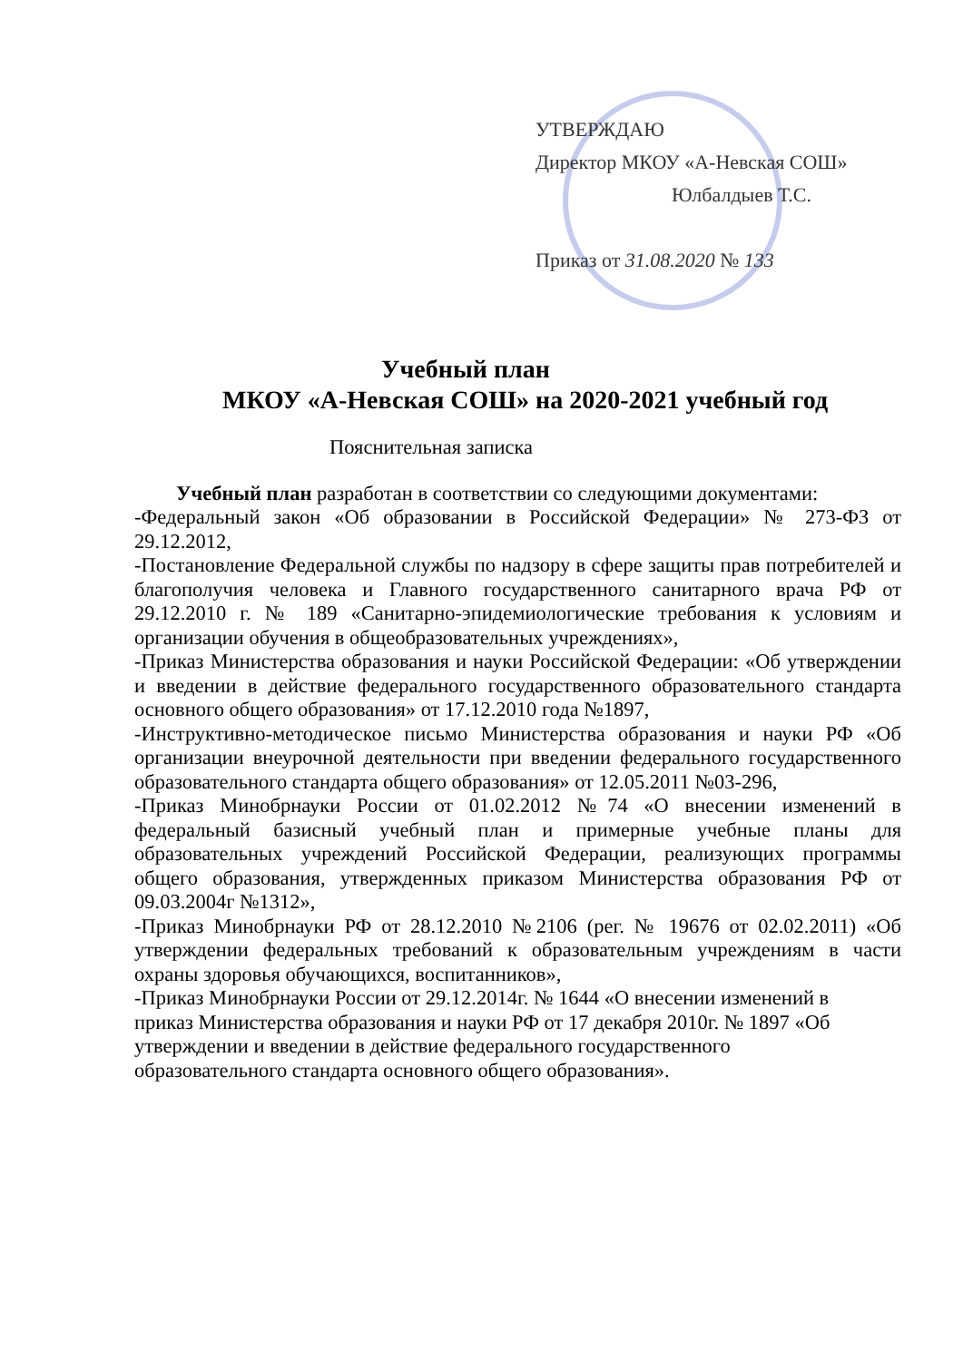УТВЕРЖДАЮ
Директор МКОУ «А-Невская СОШ»
Юлбалдыев Т.С.
Приказ от 31.08.2020 № 133
Учебный план
МКОУ «А-Невская СОШ» на 2020-2021 учебный год
Пояснительная записка
Учебный план разработан в соответствии со следующими документами:
-Федеральный закон «Об образовании в Российской Федерации» № 273-ФЗ от 29.12.2012,
-Постановление Федеральной службы по надзору в сфере защиты прав потребителей и благополучия человека и Главного государственного санитарного врача РФ от 29.12.2010 г. № 189 «Санитарно-эпидемиологические требования к условиям и организации обучения в общеобразовательных учреждениях»,
-Приказ Министерства образования и науки Российской Федерации: «Об утверждении и введении в действие федерального государственного образовательного стандарта основного общего образования» от 17.12.2010 года №1897,
-Инструктивно-методическое письмо Министерства образования и науки РФ «Об организации внеурочной деятельности при введении федерального государственного образовательного стандарта общего образования» от 12.05.2011 №03-296,
-Приказ Минобрнауки России от 01.02.2012 №74 «О внесении изменений в федеральный базисный учебный план и примерные учебные планы для образовательных учреждений Российской Федерации, реализующих программы общего образования, утвержденных приказом Министерства образования РФ от 09.03.2004г №1312»,
-Приказ Минобрнауки РФ от 28.12.2010 №2106 (рег. № 19676 от 02.02.2011) «Об утверждении федеральных требований к образовательным учреждениям в части охраны здоровья обучающихся, воспитанников»,
-Приказ Минобрнауки России от 29.12.2014г. № 1644 «О внесении изменений в приказ Министерства образования и науки РФ от 17 декабря 2010г. № 1897 «Об утверждении и введении в действие федерального государственного образовательного стандарта основного общего образования».